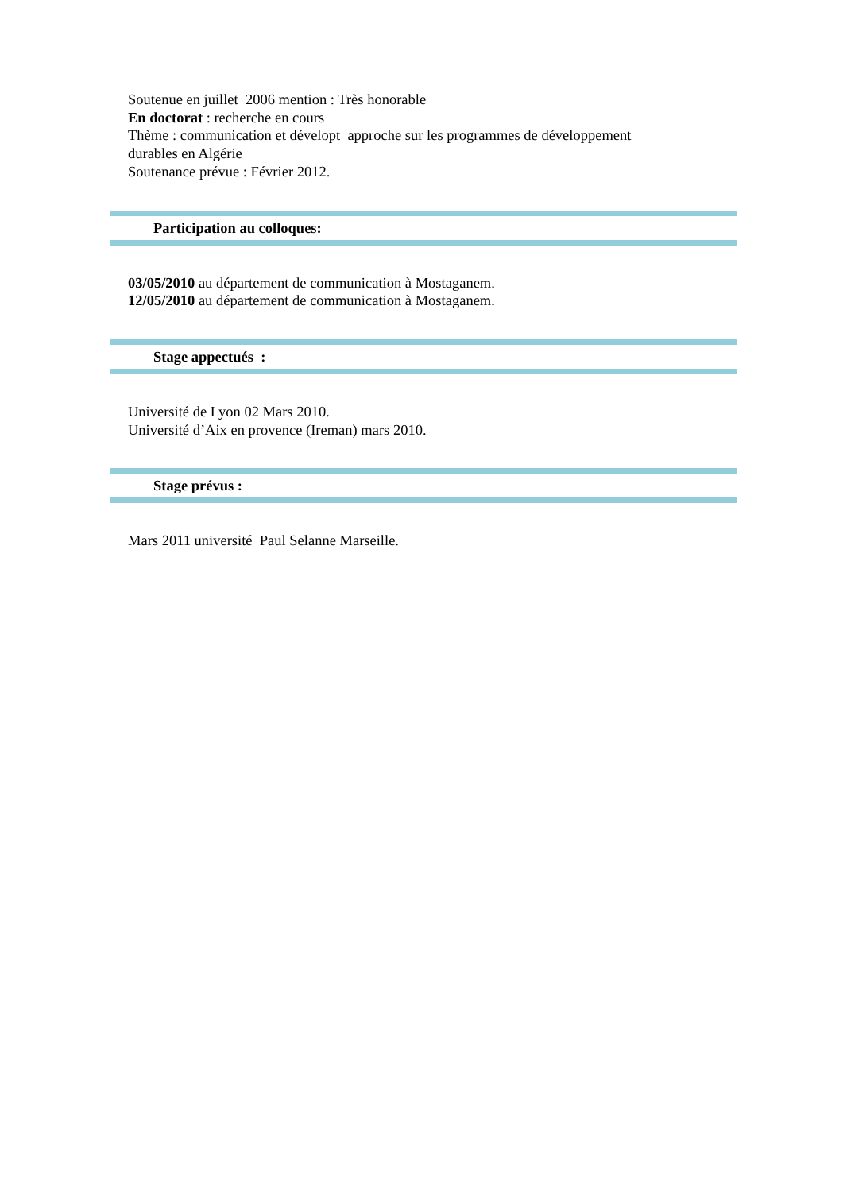Soutenue en juillet 2006 mention : Très honorable
En doctorat : recherche en cours
Thème : communication et dévelopt approche sur les programmes de développement
durables en Algérie
Soutenance prévue : Février 2012.
Participation au colloques:
03/05/2010 au département de communication à Mostaganem.
12/05/2010 au département de communication à Mostaganem.
Stage appectués :
Université de Lyon 02 Mars 2010.
Université d’Aix en provence (Ireman) mars 2010.
Stage prévus :
Mars 2011 université Paul Selanne Marseille.